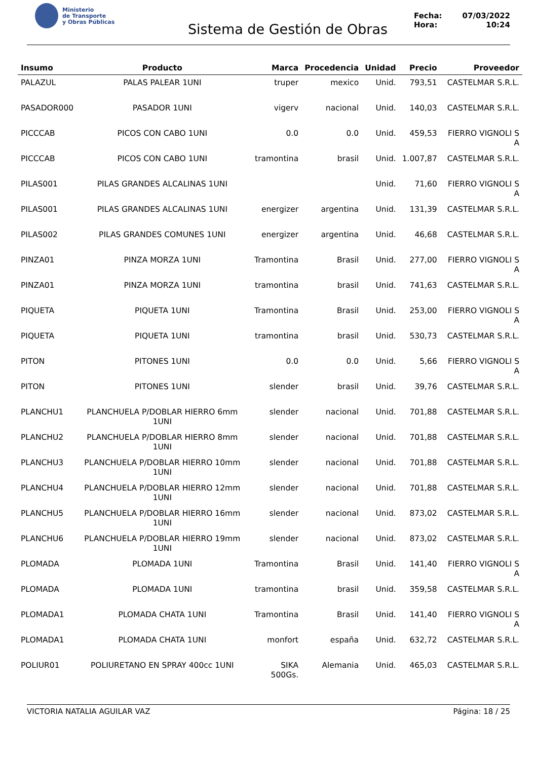Ministerio
de Transporte
y Obras Públicas
Sistema de Gestión de Obras
Fecha: 07/03/2022
Hora: 10:24
| Insumo | Producto | Marca | Procedencia | Unidad | Precio | Proveedor |
| --- | --- | --- | --- | --- | --- | --- |
| PALAZUL | PALAS PALEAR 1UNI | truper | mexico | Unid. | 793,51 | CASTELMAR S.R.L. |
| PASADOR000 | PASADOR 1UNI | vigerv | nacional | Unid. | 140,03 | CASTELMAR S.R.L. |
| PICCCAB | PICOS CON CABO 1UNI | 0.0 | 0.0 | Unid. | 459,53 | FIERRO VIGNOLI S A |
| PICCCAB | PICOS CON CABO 1UNI | tramontina | brasil | Unid. | 1.007,87 | CASTELMAR S.R.L. |
| PILAS001 | PILAS GRANDES ALCALINAS 1UNI | | | Unid. | 71,60 | FIERRO VIGNOLI S A |
| PILAS001 | PILAS GRANDES ALCALINAS 1UNI | energizer | argentina | Unid. | 131,39 | CASTELMAR S.R.L. |
| PILAS002 | PILAS GRANDES COMUNES 1UNI | energizer | argentina | Unid. | 46,68 | CASTELMAR S.R.L. |
| PINZA01 | PINZA MORZA 1UNI | Tramontina | Brasil | Unid. | 277,00 | FIERRO VIGNOLI S A |
| PINZA01 | PINZA MORZA 1UNI | tramontina | brasil | Unid. | 741,63 | CASTELMAR S.R.L. |
| PIQUETA | PIQUETA 1UNI | Tramontina | Brasil | Unid. | 253,00 | FIERRO VIGNOLI S A |
| PIQUETA | PIQUETA 1UNI | tramontina | brasil | Unid. | 530,73 | CASTELMAR S.R.L. |
| PITON | PITONES 1UNI | 0.0 | 0.0 | Unid. | 5,66 | FIERRO VIGNOLI S A |
| PITON | PITONES 1UNI | slender | brasil | Unid. | 39,76 | CASTELMAR S.R.L. |
| PLANCHU1 | PLANCHUELA P/DOBLAR HIERRO 6mm 1UNI | slender | nacional | Unid. | 701,88 | CASTELMAR S.R.L. |
| PLANCHU2 | PLANCHUELA P/DOBLAR HIERRO 8mm 1UNI | slender | nacional | Unid. | 701,88 | CASTELMAR S.R.L. |
| PLANCHU3 | PLANCHUELA P/DOBLAR HIERRO 10mm 1UNI | slender | nacional | Unid. | 701,88 | CASTELMAR S.R.L. |
| PLANCHU4 | PLANCHUELA P/DOBLAR HIERRO 12mm 1UNI | slender | nacional | Unid. | 701,88 | CASTELMAR S.R.L. |
| PLANCHU5 | PLANCHUELA P/DOBLAR HIERRO 16mm 1UNI | slender | nacional | Unid. | 873,02 | CASTELMAR S.R.L. |
| PLANCHU6 | PLANCHUELA P/DOBLAR HIERRO 19mm 1UNI | slender | nacional | Unid. | 873,02 | CASTELMAR S.R.L. |
| PLOMADA | PLOMADA 1UNI | Tramontina | Brasil | Unid. | 141,40 | FIERRO VIGNOLI S A |
| PLOMADA | PLOMADA 1UNI | tramontina | brasil | Unid. | 359,58 | CASTELMAR S.R.L. |
| PLOMADA1 | PLOMADA CHATA 1UNI | Tramontina | Brasil | Unid. | 141,40 | FIERRO VIGNOLI S A |
| PLOMADA1 | PLOMADA CHATA 1UNI | monfort | españa | Unid. | 632,72 | CASTELMAR S.R.L. |
| POLIUR01 | POLIURETANO EN SPRAY 400cc 1UNI | SIKA 500Gs. | Alemania | Unid. | 465,03 | CASTELMAR S.R.L. |
VICTORIA NATALIA AGUILAR VAZ Página: 18 / 25